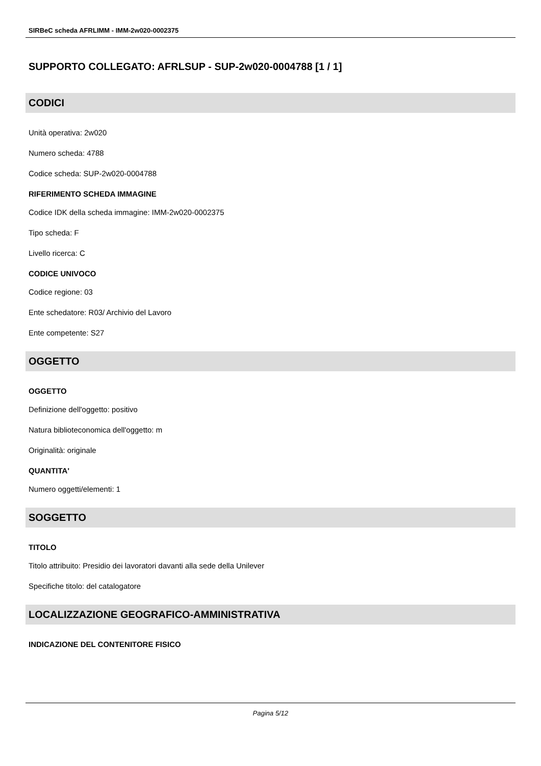SIRBeC scheda AFRLIMM - IMM-2w020-0002375
SUPPORTO COLLEGATO: AFRLSUP - SUP-2w020-0004788 [1 / 1]
CODICI
Unità operativa: 2w020
Numero scheda: 4788
Codice scheda: SUP-2w020-0004788
RIFERIMENTO SCHEDA IMMAGINE
Codice IDK della scheda immagine: IMM-2w020-0002375
Tipo scheda: F
Livello ricerca: C
CODICE UNIVOCO
Codice regione: 03
Ente schedatore: R03/ Archivio del Lavoro
Ente competente: S27
OGGETTO
OGGETTO
Definizione dell'oggetto: positivo
Natura biblioteconomica dell'oggetto: m
Originalità: originale
QUANTITA'
Numero oggetti/elementi: 1
SOGGETTO
TITOLO
Titolo attribuito: Presidio dei lavoratori davanti alla sede della Unilever
Specifiche titolo: del catalogatore
LOCALIZZAZIONE GEOGRAFICO-AMMINISTRATIVA
INDICAZIONE DEL CONTENITORE FISICO
Pagina 5/12